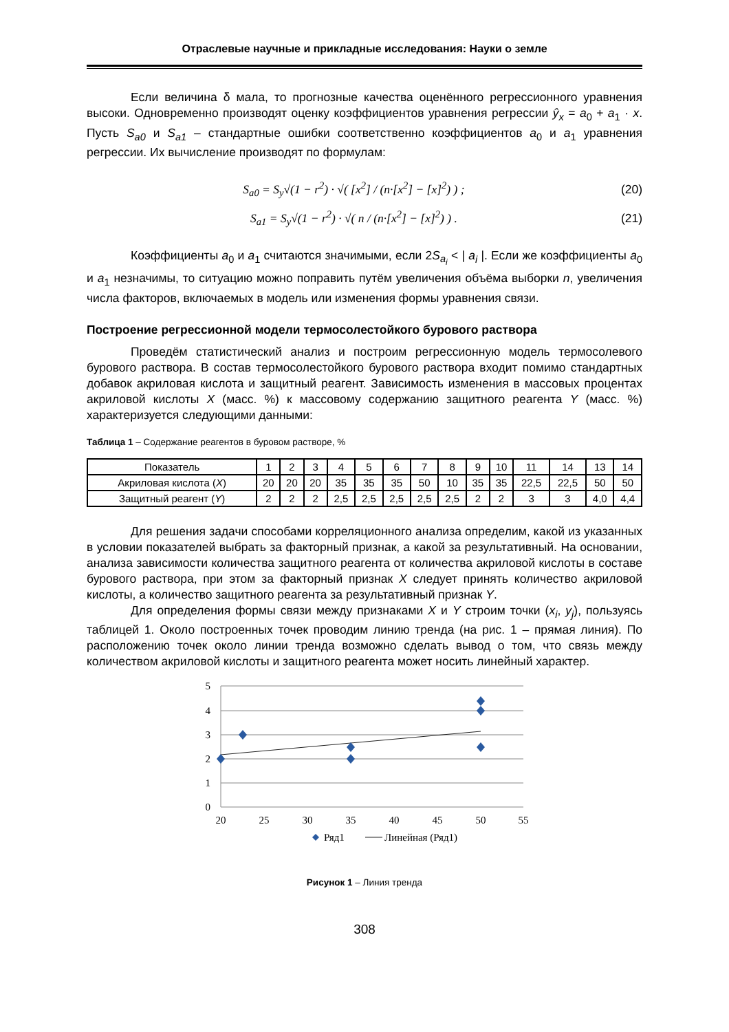Отраслевые научные и прикладные исследования: Науки о земле
Если величина δ мала, то прогнозные качества оценённого регрессионного уравнения высоки. Одновременно производят оценку коэффициентов уравнения регрессии ŷ<sub>x</sub> = a<sub>0</sub> + a<sub>1</sub> · x. Пусть S<sub>a0</sub> и S<sub>a1</sub> – стандартные ошибки соответственно коэффициентов a<sub>0</sub> и a<sub>1</sub> уравнения регрессии. Их вычисление производят по формулам:
S<sub>a0</sub> = S<sub>y</sub>√(1 − r<sup>2</sup>) · √( [x<sup>2</sup>] / (n·[x<sup>2</sup>] − [x]<sup>2</sup>) ) ; (20)
S<sub>a1</sub> = S<sub>y</sub>√(1 − r<sup>2</sup>) · √( n / (n·[x<sup>2</sup>] − [x]<sup>2</sup>) ) . (21)
Коэффициенты a<sub>0</sub> и a<sub>1</sub> считаются значимыми, если 2S<sub>a<sub>i</sub></sub> < | a<sub>i</sub> |. Если же коэффициенты a<sub>0</sub> и a<sub>1</sub> незначимы, то ситуацию можно поправить путём увеличения объёма выборки n, увеличения числа факторов, включаемых в модель или изменения формы уравнения связи.
Построение регрессионной модели термосолестойкого бурового раствора
Проведём статистический анализ и построим регрессионную модель термосолевого бурового раствора. В состав термосолестойкого бурового раствора входит помимо стандартных добавок акриловая кислота и защитный реагент. Зависимость изменения в массовых процентах акриловой кислоты X (масс. %) к массовому содержанию защитного реагента Y (масс. %) характеризуется следующими данными:
Таблица 1 – Содержание реагентов в буровом растворе, %
| Показатель | 1 | 2 | 3 | 4 | 5 | 6 | 7 | 8 | 9 | 10 | 11 | 14 | 13 | 14 |
| --- | --- | --- | --- | --- | --- | --- | --- | --- | --- | --- | --- | --- | --- | --- |
| Акриловая кислота ( X ) | 20 | 20 | 20 | 35 | 35 | 35 | 50 | 10 | 35 | 35 | 22,5 | 22,5 | 50 | 50 |
| Защитный реагент ( Y ) | 2 | 2 | 2 | 2,5 | 2,5 | 2,5 | 2,5 | 2,5 | 2 | 2 | 3 | 3 | 4,0 | 4,4 |
Для решения задачи способами корреляционного анализа определим, какой из указанных в условии показателей выбрать за факторный признак, а какой за результативный. На основании, анализа зависимости количества защитного реагента от количества акриловой кислоты в составе бурового раствора, при этом за факторный признак X следует принять количество акриловой кислоты, а количество защитного реагента за результативный признак Y.
Для определения формы связи между признаками X и Y строим точки (x<sub>i</sub>, y<sub>j</sub>), пользуясь таблицей 1. Около построенных точек проводим линию тренда (на рис. 1 – прямая линия). По расположению точек около линии тренда возможно сделать вывод о том, что связь между количеством акриловой кислоты и защитного реагента может носить линейный характер.
5
4
3
2
1
0
20
25
30
35
40
45
50
55
Ряд1
Линейная (Ряд1)
Рисунок 1 – Линия тренда
308